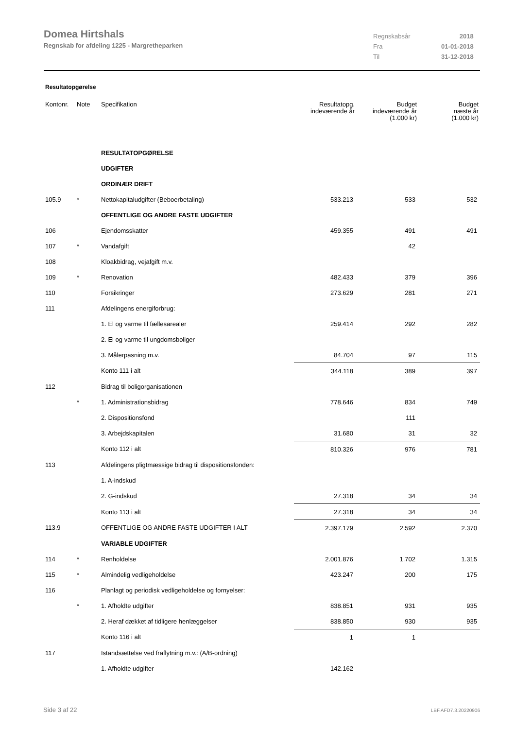Domea Hirtshals
Regnskab for afdeling 1225 - Margretheparken
| Regnskabsår | 2018 |
| Fra | 01-01-2018 |
| Til | 31-12-2018 |
Resultatopgørelse
| Kontonr. | Note | Specifikation | Resultatopg. indeværende år | Budget indeværende år (1.000 kr) | Budget næste år (1.000 kr) |
| --- | --- | --- | --- | --- | --- |
| | | RESULTATOPGØRELSE | | | |
| | | UDGIFTER | | | |
| | | ORDINÆR DRIFT | | | |
| 105.9 | * | Nettokapitaludgifter (Beboerbetaling) | 533.213 | 533 | 532 |
| | | OFFENTLIGE OG ANDRE FASTE UDGIFTER | | | |
| 106 | | Ejendomsskatter | 459.355 | 491 | 491 |
| 107 | * | Vandafgift | | 42 | |
| 108 | | Kloakbidrag, vejafgift m.v. | | | |
| 109 | * | Renovation | 482.433 | 379 | 396 |
| 110 | | Forsikringer | 273.629 | 281 | 271 |
| 111 | | Afdelingens energiforbrug: | | | |
| | | 1. El og varme til fællesarealer | 259.414 | 292 | 282 |
| | | 2. El og varme til ungdomsboliger | | | |
| | | 3. Målerpasning m.v. | 84.704 | 97 | 115 |
| | | Konto 111 i alt | 344.118 | 389 | 397 |
| 112 | | Bidrag til boligorganisationen | | | |
| | * | 1. Administrationsbidrag | 778.646 | 834 | 749 |
| | | 2. Dispositionsfond | | 111 | |
| | | 3. Arbejdskapitalen | 31.680 | 31 | 32 |
| | | Konto 112 i alt | 810.326 | 976 | 781 |
| 113 | | Afdelingens pligtmæssige bidrag til dispositionsfonden: | | | |
| | | 1. A-indskud | | | |
| | | 2. G-indskud | 27.318 | 34 | 34 |
| | | Konto 113 i alt | 27.318 | 34 | 34 |
| 113.9 | | OFFENTLIGE OG ANDRE FASTE UDGIFTER I ALT | 2.397.179 | 2.592 | 2.370 |
| | | VARIABLE UDGIFTER | | | |
| 114 | * | Renholdelse | 2.001.876 | 1.702 | 1.315 |
| 115 | * | Almindelig vedligeholdelse | 423.247 | 200 | 175 |
| 116 | | Planlagt og periodisk vedligeholdelse og fornyelser: | | | |
| | * | 1. Afholdte udgifter | 838.851 | 931 | 935 |
| | | 2. Heraf dækket af tidligere henlæggelser | 838.850 | 930 | 935 |
| | | Konto 116 i alt | 1 | 1 | |
| 117 | | Istandsættelse ved fraflytning m.v.: (A/B-ordning) | | | |
| | | 1. Afholdte udgifter | 142.162 | | |
Side 3 af 22 LBF.AFD7.3.20220906